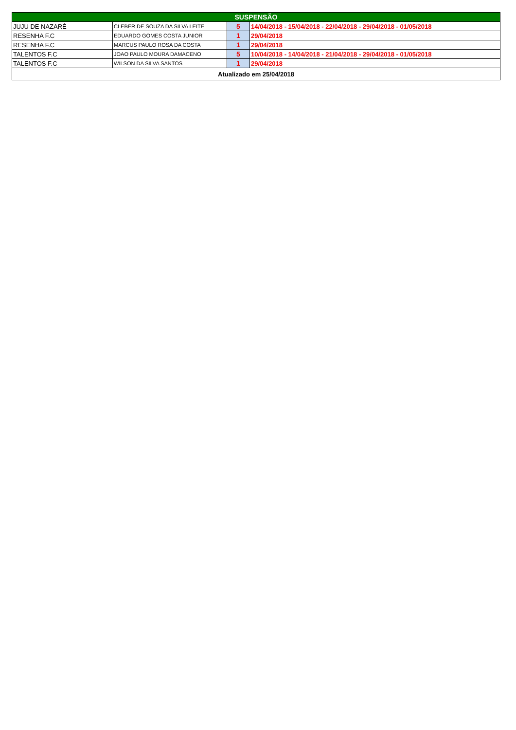| SUSPENSÃO | | | |
| --- | --- | --- | --- |
| JUJU DE NAZARÉ | CLEBER DE SOUZA DA SILVA LEITE | 5 | 14/04/2018 - 15/04/2018 - 22/04/2018 - 29/04/2018 - 01/05/2018 |
| RESENHA F.C | EDUARDO GOMES COSTA JUNIOR | 1 | 29/04/2018 |
| RESENHA F.C | MARCUS PAULO ROSA DA COSTA | 1 | 29/04/2018 |
| TALENTOS F.C | JOAO PAULO MOURA DAMACENO | 5 | 10/04/2018 - 14/04/2018 - 21/04/2018 - 29/04/2018 - 01/05/2018 |
| TALENTOS F.C | WILSON DA SILVA SANTOS | 1 | 29/04/2018 |
| Atualizado em 25/04/2018 | | | |